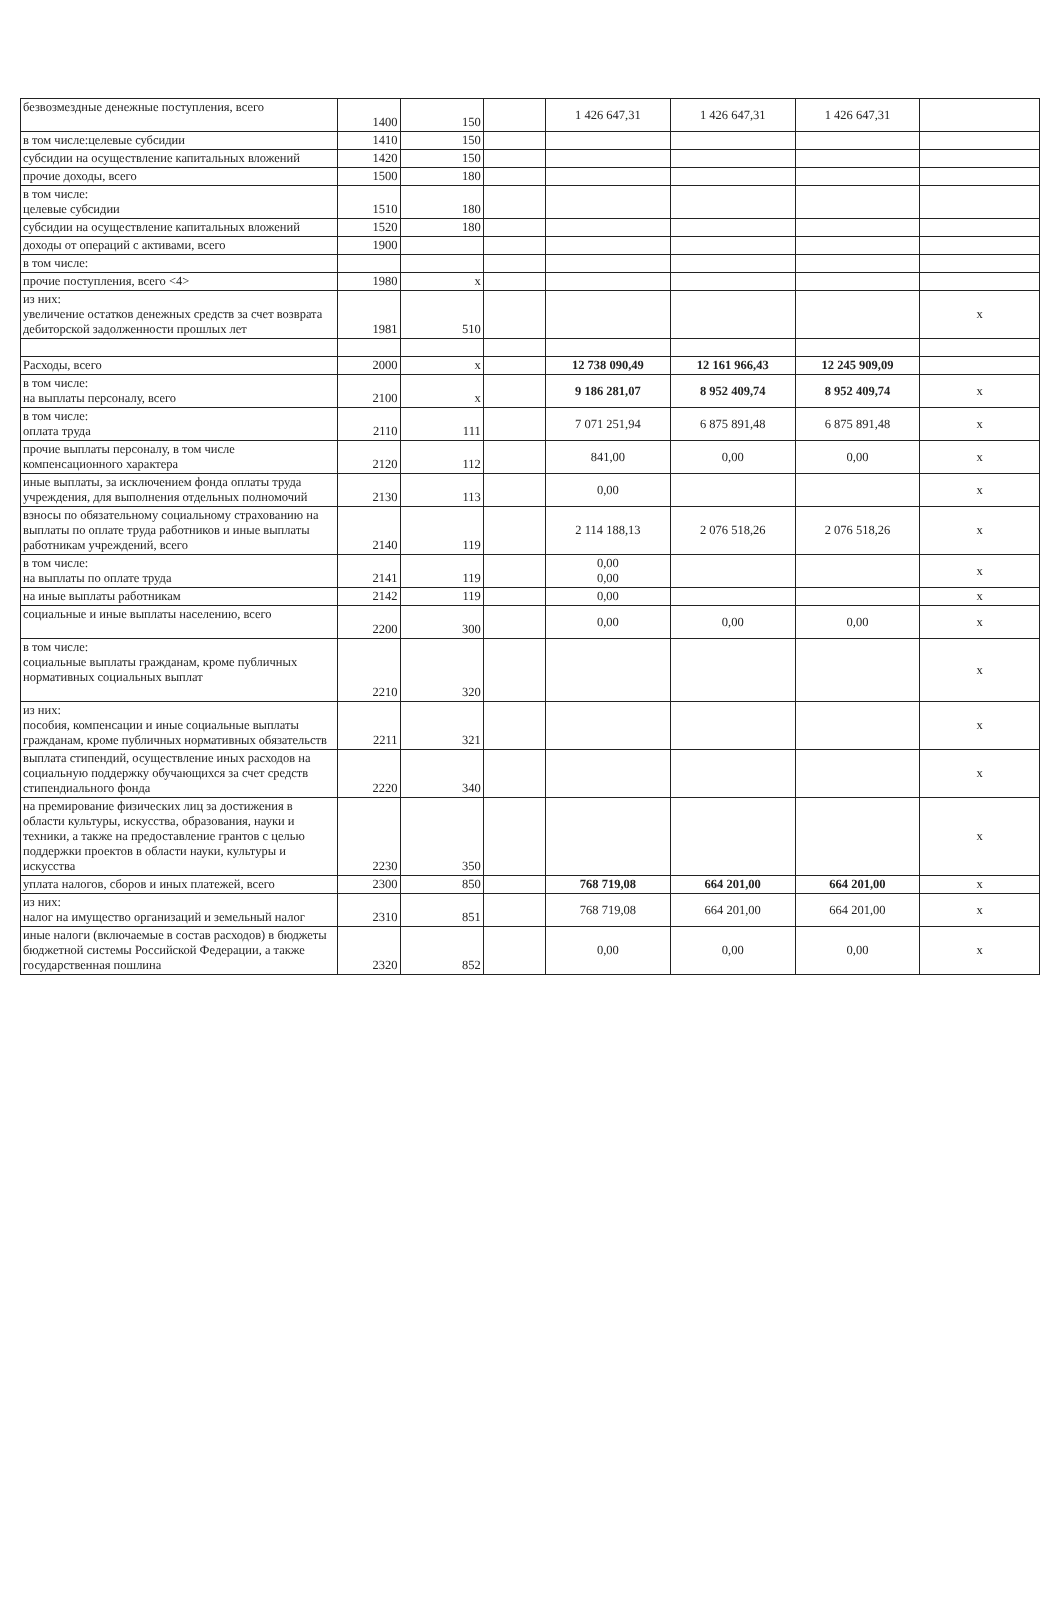| безвозмездные денежные поступления, всего | 1400 | 150 | | 1 426 647,31 | 1 426 647,31 | 1 426 647,31 | |
| в том числе:целевые субсидии | 1410 | 150 | | | | | |
| субсидии на осуществление капитальных вложений | 1420 | 150 | | | | | |
| прочие доходы, всего | 1500 | 180 | | | | | |
| в том числе: целевые субсидии | 1510 | 180 | | | | | |
| субсидии на осуществление капитальных вложений | 1520 | 180 | | | | | |
| доходы от операций с активами, всего | 1900 | | | | | | |
| в том числе: | | | | | | | |
| прочие поступления, всего <4> | 1980 | x | | | | | |
| из них: увеличение остатков денежных средств за счет возврата дебиторской задолженности прошлых лет | 1981 | 510 | | | | | x |
| Расходы, всего | 2000 | x | | 12 738 090,49 | 12 161 966,43 | 12 245 909,09 | |
| в том числе: на выплаты персоналу, всего | 2100 | x | | 9 186 281,07 | 8 952 409,74 | 8 952 409,74 | x |
| в том числе: оплата труда | 2110 | 111 | | 7 071 251,94 | 6 875 891,48 | 6 875 891,48 | x |
| прочие выплаты персоналу, в том числе компенсационного характера | 2120 | 112 | | 841,00 | 0,00 | 0,00 | x |
| иные выплаты, за исключением фонда оплаты труда учреждения, для выполнения отдельных полномочий | 2130 | 113 | | 0,00 | | | x |
| взносы по обязательному социальному страхованию на выплаты по оплате труда работников и иные выплаты работникам учреждений, всего | 2140 | 119 | | 2 114 188,13 | 2 076 518,26 | 2 076 518,26 | x |
| в том числе: на выплаты по оплате труда | 2141 | 119 | | 0,00 0,00 | | | x |
| на иные выплаты работникам | 2142 | 119 | | 0,00 | | | x |
| социальные и иные выплаты населению, всего | 2200 | 300 | | 0,00 | 0,00 | 0,00 | x |
| в том числе: социальные выплаты гражданам, кроме публичных нормативных социальных выплат | 2210 | 320 | | | | | x |
| из них: пособия, компенсации и иные социальные выплаты гражданам, кроме публичных нормативных обязательств | 2211 | 321 | | | | | x |
| выплата стипендий, осуществление иных расходов на социальную поддержку обучающихся за счет средств стипендиального фонда | 2220 | 340 | | | | | x |
| на премирование физических лиц за достижения в области культуры, искусства, образования, науки и техники, а также на предоставление грантов с целью поддержки проектов в области науки, культуры и искусства | 2230 | 350 | | | | | x |
| уплата налогов, сборов и иных платежей, всего | 2300 | 850 | | 768 719,08 | 664 201,00 | 664 201,00 | x |
| из них: налог на имущество организаций и земельный налог | 2310 | 851 | | 768 719,08 | 664 201,00 | 664 201,00 | x |
| иные налоги (включаемые в состав расходов) в бюджеты бюджетной системы Российской Федерации, а также государственная пошлина | 2320 | 852 | | 0,00 | 0,00 | 0,00 | x |